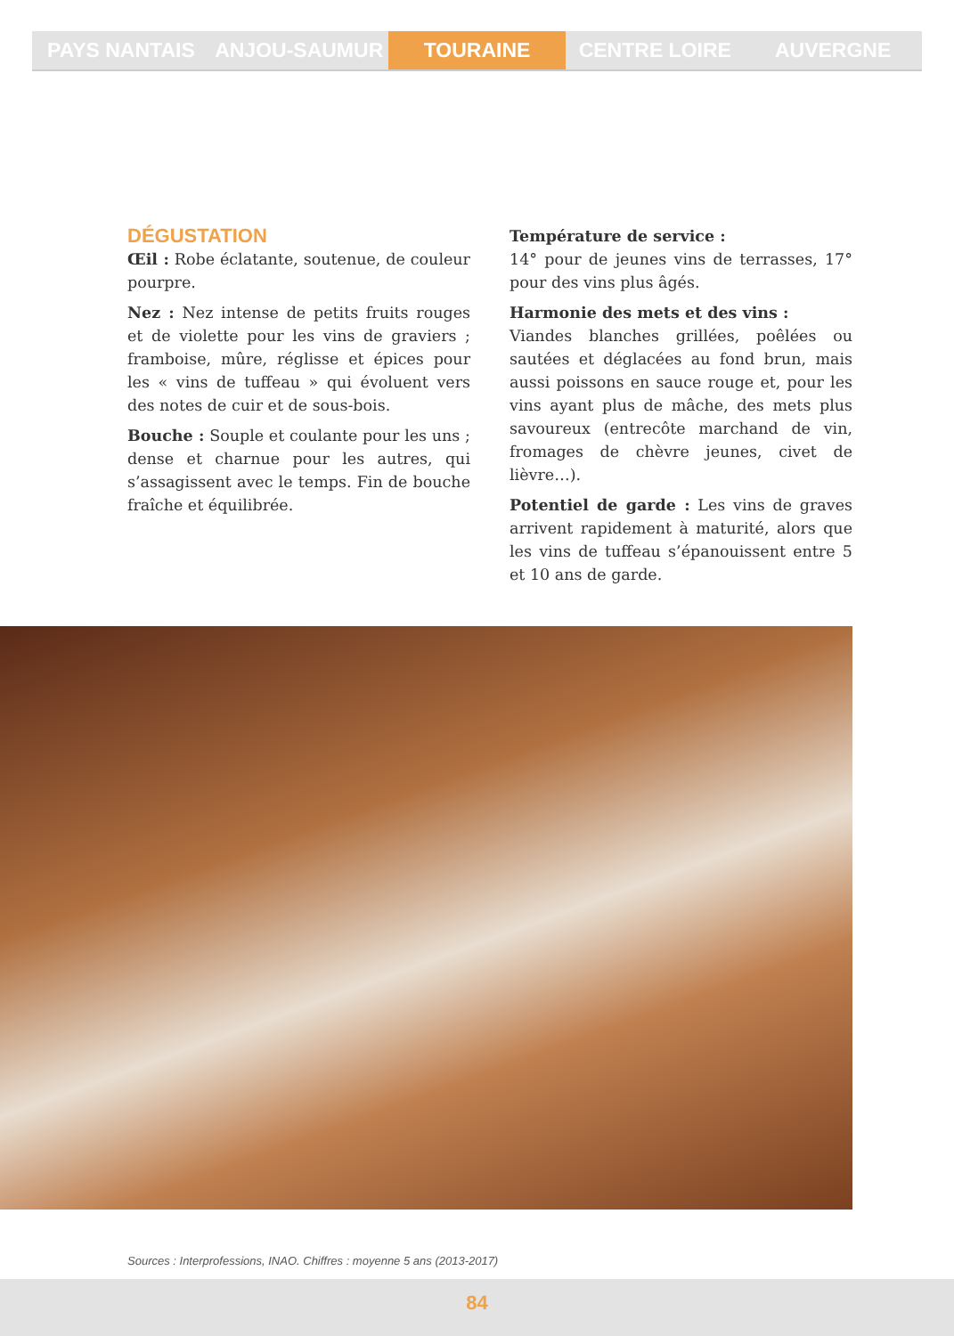PAYS NANTAIS ANJOU-SAUMUR TOURAINE CENTRE LOIRE AUVERGNE
DÉGUSTATION
Œil : Robe éclatante, soutenue, de couleur pourpre.
Nez : Nez intense de petits fruits rouges et de violette pour les vins de graviers ; framboise, mûre, réglisse et épices pour les « vins de tuffeau » qui évoluent vers des notes de cuir et de sous-bois.
Bouche : Souple et coulante pour les uns ; dense et charnue pour les autres, qui s’assagissent avec le temps. Fin de bouche fraîche et équilibrée.
Température de service :
14° pour de jeunes vins de terrasses, 17° pour des vins plus âgés.
Harmonie des mets et des vins :
Viandes blanches grillées, poêlées ou sautées et déglacées au fond brun, mais aussi poissons en sauce rouge et, pour les vins ayant plus de mâche, des mets plus savoureux (entrecôte marchand de vin, fromages de chèvre jeunes, civet de lièvre…).
Potentiel de garde : Les vins de graves arrivent rapidement à maturité, alors que les vins de tuffeau s’épanouissent entre 5 et 10 ans de garde.
Sources : Interprofessions, INAO. Chiffres : moyenne 5 ans (2013-2017)
84